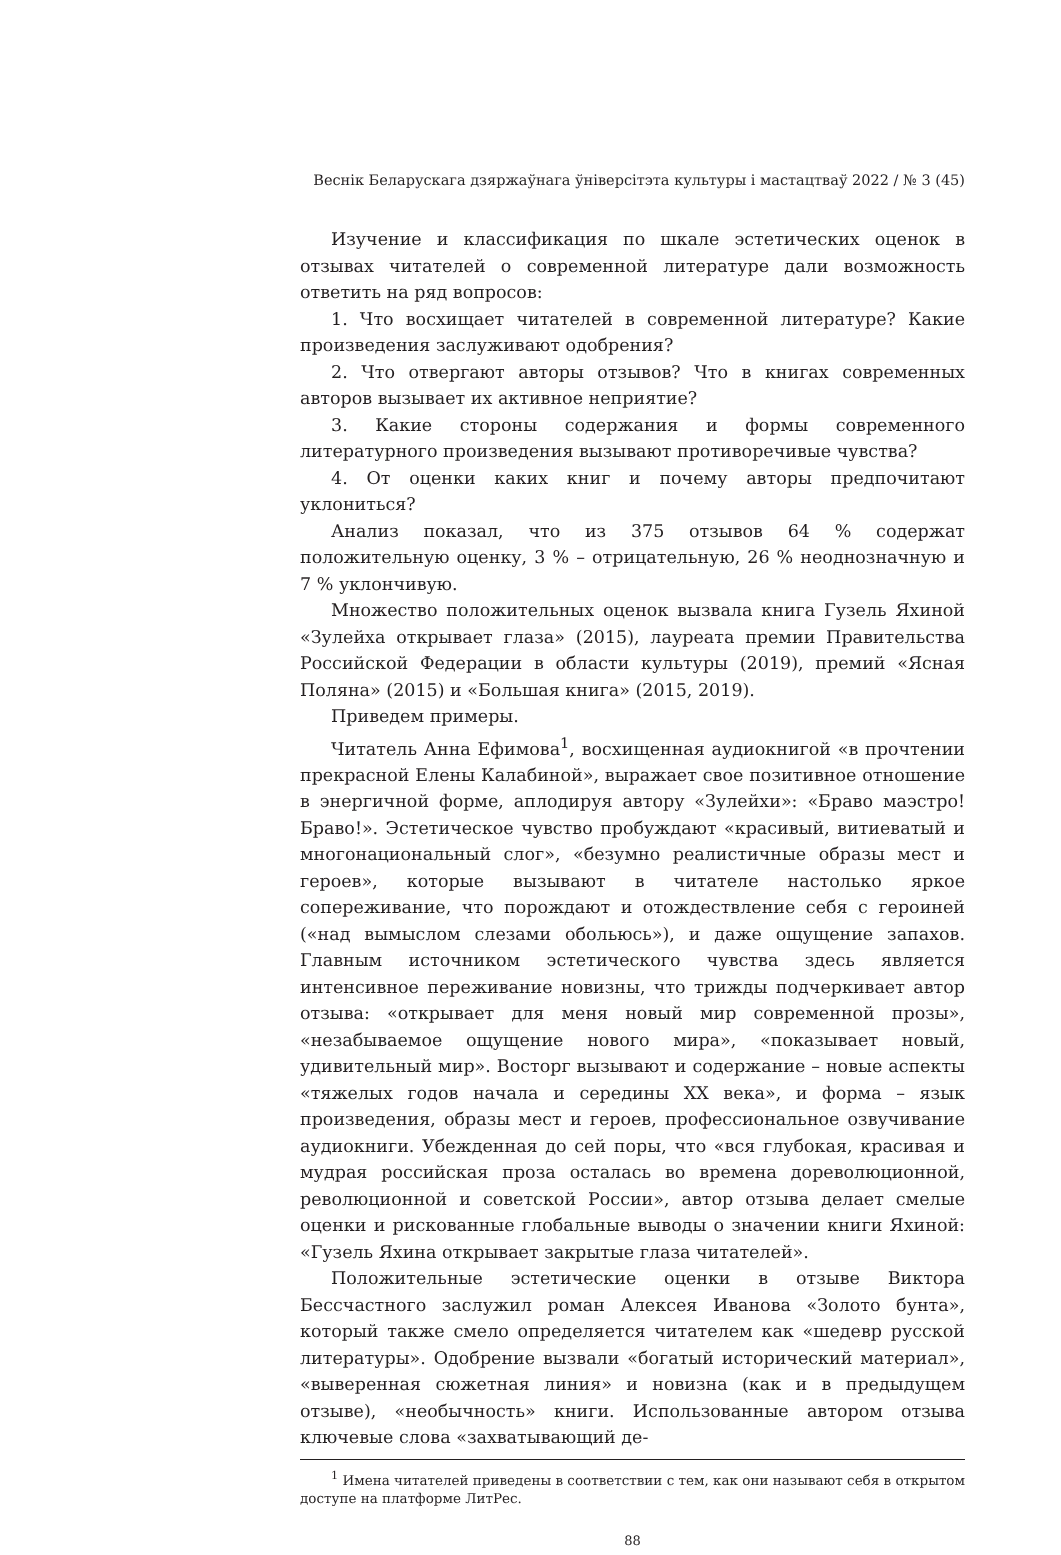Веснік Беларускага дзяржаўнага ўніверсітэта культуры і мастацтваў 2022 / № 3 (45)
Изучение и классификация по шкале эстетических оценок в отзывах читателей о современной литературе дали возможность ответить на ряд вопросов:
1. Что восхищает читателей в современной литературе? Какие произведения заслуживают одобрения?
2. Что отвергают авторы отзывов? Что в книгах современных авторов вызывает их активное неприятие?
3. Какие стороны содержания и формы современного литературного произведения вызывают противоречивые чувства?
4. От оценки каких книг и почему авторы предпочитают уклониться?
Анализ показал, что из 375 отзывов 64 % содержат положительную оценку, 3 % – отрицательную, 26 % неоднозначную и 7 % уклончивую.
Множество положительных оценок вызвала книга Гузель Яхиной «Зулейха открывает глаза» (2015), лауреата премии Правительства Российской Федерации в области культуры (2019), премий «Ясная Поляна» (2015) и «Большая книга» (2015, 2019).
Приведем примеры.
Читатель Анна Ефимова<sup>1</sup>, восхищенная аудиокнигой «в прочтении прекрасной Елены Калабиной», выражает свое позитивное отношение в энергичной форме, аплодируя автору «Зулейхи»: «Браво маэстро! Браво!». Эстетическое чувство пробуждают «красивый, витиеватый и многонациональный слог», «безумно реалистичные образы мест и героев», которые вызывают в читателе настолько яркое сопереживание, что порождают и отождествление себя с героиней («над вымыслом слезами обольюсь»), и даже ощущение запахов. Главным источником эстетического чувства здесь является интенсивное переживание новизны, что трижды подчеркивает автор отзыва: «открывает для меня новый мир современной прозы», «незабываемое ощущение нового мира», «показывает новый, удивительный мир». Восторг вызывают и содержание – новые аспекты «тяжелых годов начала и середины XX века», и форма – язык произведения, образы мест и героев, профессиональное озвучивание аудиокниги. Убежденная до сей поры, что «вся глубокая, красивая и мудрая российская проза осталась во времена дореволюционной, революционной и советской России», автор отзыва делает смелые оценки и рискованные глобальные выводы о значении книги Яхиной: «Гузель Яхина открывает закрытые глаза читателей».
Положительные эстетические оценки в отзыве Виктора Бессчастного заслужил роман Алексея Иванова «Золото бунта», который также смело определяется читателем как «шедевр русской литературы». Одобрение вызвали «богатый исторический материал», «выверенная сюжетная линия» и новизна (как и в предыдущем отзыве), «необычность» книги. Использованные автором отзыва ключевые слова «захватывающий де-
<sup>1</sup> Имена читателей приведены в соответствии с тем, как они называют себя в открытом доступе на платформе ЛитРес.
88